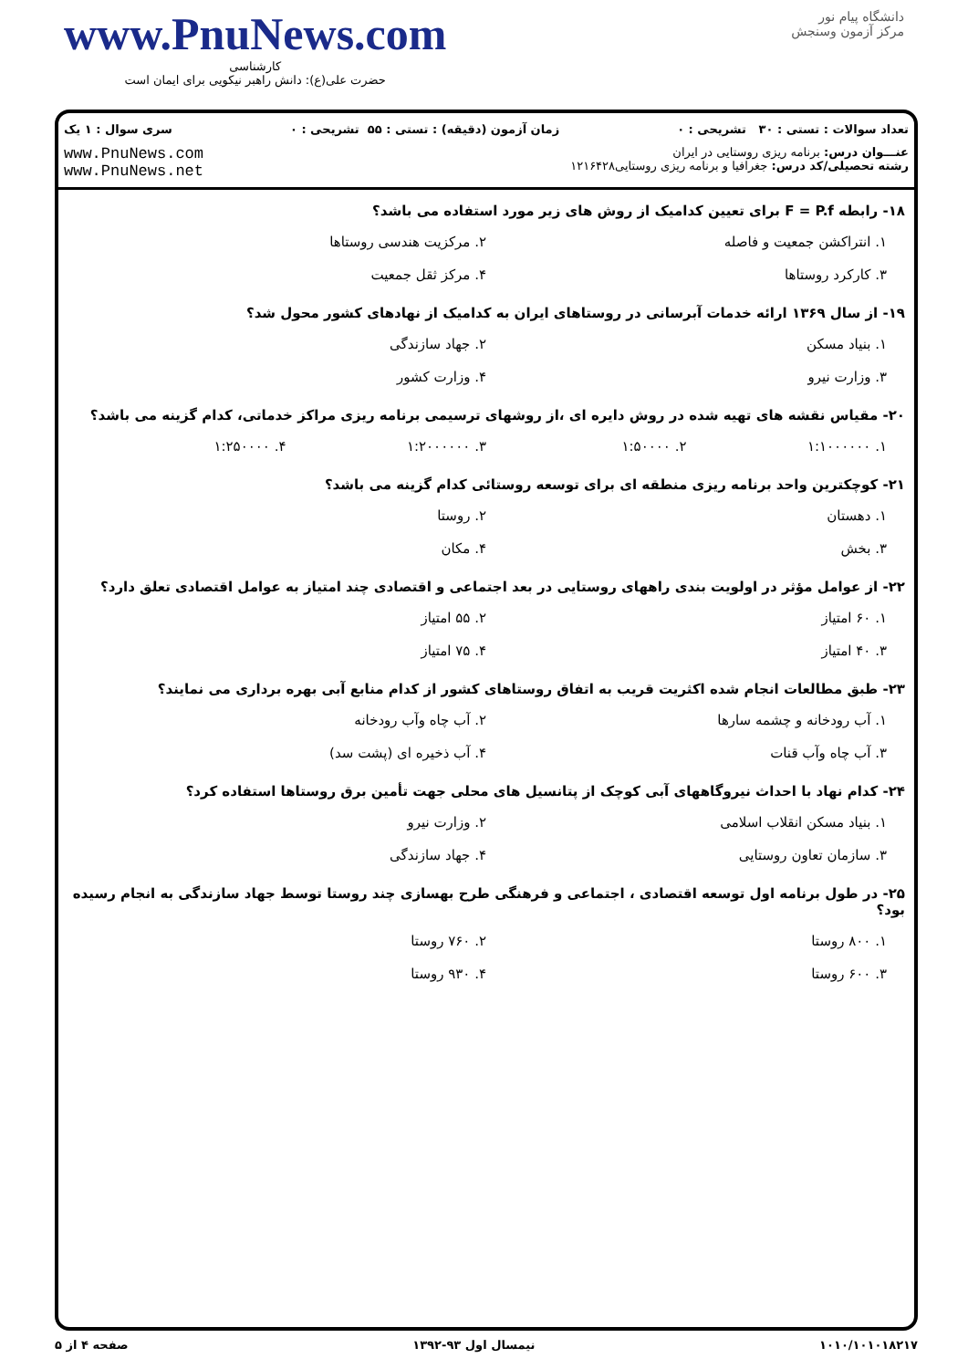www.PnuNews.com
کارشناسی
حضرت علی(ع): دانش راهبر نیکویی برای ایمان است
دانشگاه پیام نور
مرکز آزمون وسنجش
تعداد سوالات : تستی : ۳۰ تشریحی : ۰ زمان آزمون (دقیقه) : تستی : ۵۵ تشریحی : ۰ سری سوال : ۱ یک
عنـــوان درس: برنامه ریزی روستایی در ایران
رشته تحصیلی/کد درس: جغرافیا و برنامه ریزی روستایی۱۲۱۶۴۲۸
www.PnuNews.com
www.PnuNews.net
۱۸- رابطه F = P.f برای تعیین کدامیک از روش های زیر مورد استفاده می باشد؟
۱. انتراکشن جمعیت و فاصله ۲. مرکزیت هندسی روستاها ۳. کارکرد روستاها ۴. مرکز ثقل جمعیت
۱۹- از سال ۱۳۶۹ ارائه خدمات آبرسانی در روستاهای ایران به کدامیک از نهادهای کشور محول شد؟
۱. بنیاد مسکن ۲. جهاد سازندگی ۳. وزارت نیرو ۴. وزارت کشور
۲۰- مقیاس نقشه های تهیه شده در روش دایره ای ،از روشهای ترسیمی برنامه ریزی مراکز خدماتی، کدام گزینه می باشد؟
۱. ۱:۱۰۰۰۰۰۰ ۲. ۱:۵۰۰۰۰ ۳. ۱:۲۰۰۰۰۰۰ ۴. ۱:۲۵۰۰۰۰
۲۱- کوچکترین واحد برنامه ریزی منطقه ای برای توسعه روستائی کدام گزینه می باشد؟
۱. دهستان ۲. روستا ۳. بخش ۴. مکان
۲۲- از عوامل مؤثر در اولویت بندی راههای روستایی در بعد اجتماعی و اقتصادی چند امتیاز به عوامل اقتصادی تعلق دارد؟
۱. ۶۰ امتیاز ۲. ۵۵ امتیاز ۳. ۴۰ امتیاز ۴. ۷۵ امتیاز
۲۳- طبق مطالعات انجام شده اکثریت قریب به اتفاق روستاهای کشور از کدام منابع آبی بهره برداری می نمایند؟
۱. آب رودخانه و چشمه سارها ۲. آب چاه وآب رودخانه ۳. آب چاه وآب قنات ۴. آب ذخیره ای (پشت سد)
۲۴- کدام نهاد با احداث نیروگاههای آبی کوچک از پتانسیل های محلی جهت تأمین برق روستاها استفاده کرد؟
۱. بنیاد مسکن انقلاب اسلامی ۲. وزارت نیرو ۳. سازمان تعاون روستایی ۴. جهاد سازندگی
۲۵- در طول برنامه اول توسعه اقتصادی ، اجتماعی و فرهنگی طرح بهسازی چند روستا توسط جهاد سازندگی به انجام رسیده بود؟
۱. ۸۰۰ روستا ۲. ۷۶۰ روستا ۳. ۶۰۰ روستا ۴. ۹۳۰ روستا
۱۰۱۰/۱۰۱۰۱۸۲۱۷ نیمسال اول ۹۳-۱۳۹۲ صفحه ۴ از ۵